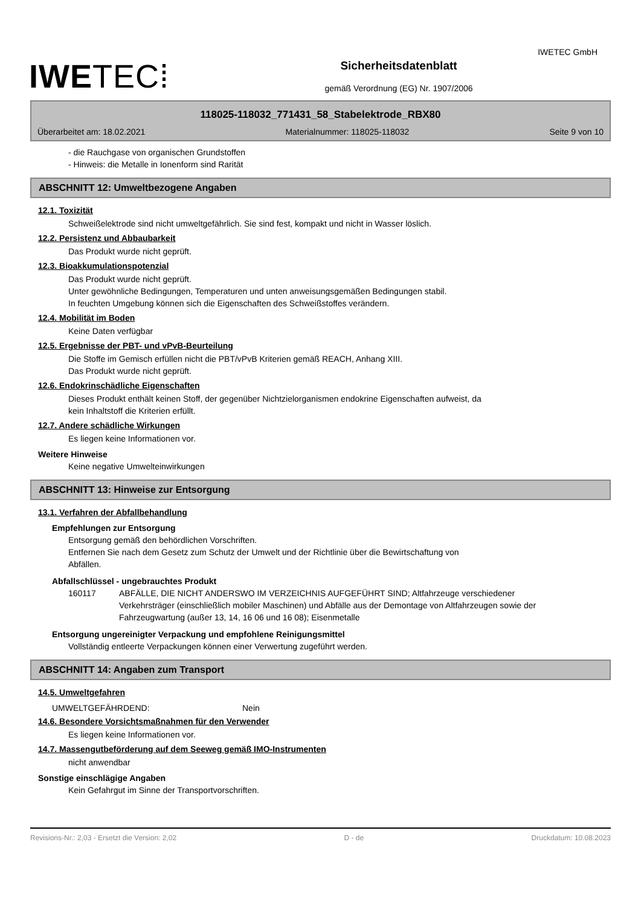IWETEC GmbH
IWETEC⁞
Sicherheitsdatenblatt
gemäß Verordnung (EG) Nr. 1907/2006
118025-118032_771431_58_Stabelektrode_RBX80
Überarbeitet am: 18.02.2021 Materialnummer: 118025-118032 Seite 9 von 10
- die Rauchgase von organischen Grundstoffen
- Hinweis: die Metalle in Ionenform sind Rarität
ABSCHNITT 12: Umweltbezogene Angaben
12.1. Toxizität
Schweißelektrode sind nicht umweltgefährlich. Sie sind fest, kompakt und nicht in Wasser löslich.
12.2. Persistenz und Abbaubarkeit
Das Produkt wurde nicht geprüft.
12.3. Bioakkumulationspotenzial
Das Produkt wurde nicht geprüft.
Unter gewöhnliche Bedingungen, Temperaturen und unten anweisungsgemäßen Bedingungen stabil.
In feuchten Umgebung können sich die Eigenschaften des Schweißstoffes verändern.
12.4. Mobilität im Boden
Keine Daten verfügbar
12.5. Ergebnisse der PBT- und vPvB-Beurteilung
Die Stoffe im Gemisch erfüllen nicht die PBT/vPvB Kriterien gemäß REACH, Anhang XIII.
Das Produkt wurde nicht geprüft.
12.6. Endokrinschädliche Eigenschaften
Dieses Produkt enthält keinen Stoff, der gegenüber Nichtzielorganismen endokrine Eigenschaften aufweist, da
kein Inhaltstoff die Kriterien erfüllt.
12.7. Andere schädliche Wirkungen
Es liegen keine Informationen vor.
Weitere Hinweise
Keine negative Umwelteinwirkungen
ABSCHNITT 13: Hinweise zur Entsorgung
13.1. Verfahren der Abfallbehandlung
Empfehlungen zur Entsorgung
Entsorgung gemäß den behördlichen Vorschriften.
Entfernen Sie nach dem Gesetz zum Schutz der Umwelt und der Richtlinie über die Bewirtschaftung von
Abfällen.
Abfallschlüssel - ungebrauchtes Produkt
160117 ABFÄLLE, DIE NICHT ANDERSWO IM VERZEICHNIS AUFGEFÜHRT SIND; Altfahrzeuge verschiedener Verkehrsträger (einschließlich mobiler Maschinen) und Abfälle aus der Demontage von Altfahrzeugen sowie der Fahrzeugwartung (außer 13, 14, 16 06 und 16 08); Eisenmetalle
Entsorgung ungereinigter Verpackung und empfohlene Reinigungsmittel
Vollständig entleerte Verpackungen können einer Verwertung zugeführt werden.
ABSCHNITT 14: Angaben zum Transport
14.5. Umweltgefahren
UMWELTGEFÄHRDEND: Nein
14.6. Besondere Vorsichtsmaßnahmen für den Verwender
Es liegen keine Informationen vor.
14.7. Massengutbeförderung auf dem Seeweg gemäß IMO-Instrumenten
nicht anwendbar
Sonstige einschlägige Angaben
Kein Gefahrgut im Sinne der Transportvorschriften.
Revisions-Nr.: 2,03 - Ersetzt die Version: 2,02 D - de Druckdatum: 10.08.2023